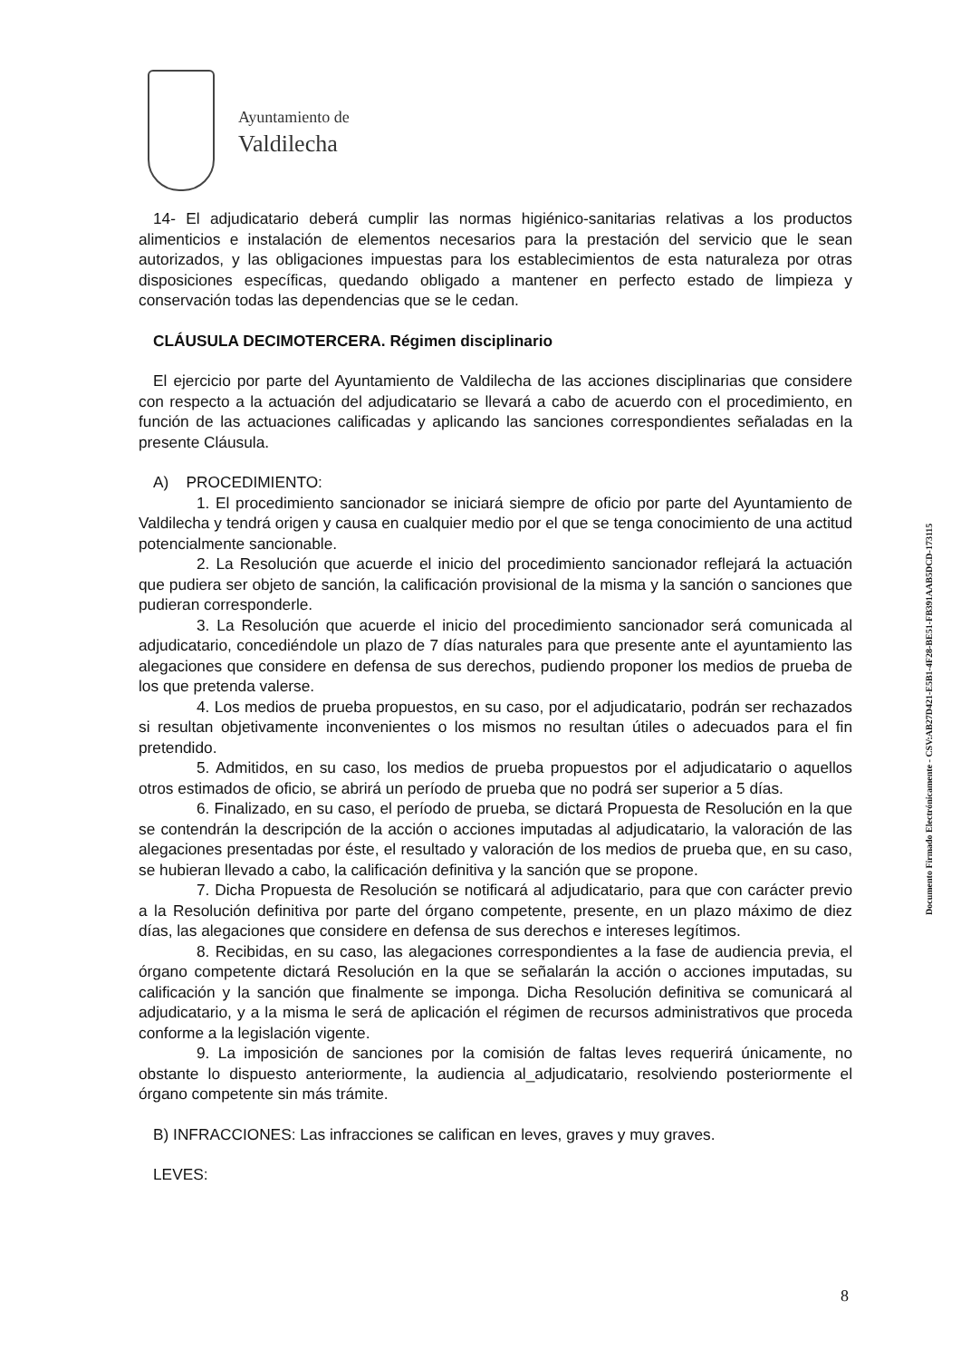Ayuntamiento de
Valdilecha
14- El adjudicatario deberá cumplir las normas higiénico-sanitarias relativas a los productos alimenticios e instalación de elementos necesarios para la prestación del servicio que le sean autorizados, y las obligaciones impuestas para los establecimientos de esta naturaleza por otras disposiciones específicas, quedando obligado a mantener en perfecto estado de limpieza y conservación todas las dependencias que se le cedan.
CLÁUSULA DECIMOTERCERA. Régimen disciplinario
El ejercicio por parte del Ayuntamiento de Valdilecha de las acciones disciplinarias que considere con respecto a la actuación del adjudicatario se llevará a cabo de acuerdo con el procedimiento, en función de las actuaciones calificadas y aplicando las sanciones correspondientes señaladas en la presente Cláusula.
A) PROCEDIMIENTO:
1. El procedimiento sancionador se iniciará siempre de oficio por parte del Ayuntamiento de Valdilecha y tendrá origen y causa en cualquier medio por el que se tenga conocimiento de una actitud potencialmente sancionable.
2. La Resolución que acuerde el inicio del procedimiento sancionador reflejará la actuación que pudiera ser objeto de sanción, la calificación provisional de la misma y la sanción o sanciones que pudieran corresponderle.
3. La Resolución que acuerde el inicio del procedimiento sancionador será comunicada al adjudicatario, concediéndole un plazo de 7 días naturales para que presente ante el ayuntamiento las alegaciones que considere en defensa de sus derechos, pudiendo proponer los medios de prueba de los que pretenda valerse.
4. Los medios de prueba propuestos, en su caso, por el adjudicatario, podrán ser rechazados si resultan objetivamente inconvenientes o los mismos no resultan útiles o adecuados para el fin pretendido.
5. Admitidos, en su caso, los medios de prueba propuestos por el adjudicatario o aquellos otros estimados de oficio, se abrirá un período de prueba que no podrá ser superior a 5 días.
6. Finalizado, en su caso, el período de prueba, se dictará Propuesta de Resolución en la que se contendrán la descripción de la acción o acciones imputadas al adjudicatario, la valoración de las alegaciones presentadas por éste, el resultado y valoración de los medios de prueba que, en su caso, se hubieran llevado a cabo, la calificación definitiva y la sanción que se propone.
7. Dicha Propuesta de Resolución se notificará al adjudicatario, para que con carácter previo a la Resolución definitiva por parte del órgano competente, presente, en un plazo máximo de diez días, las alegaciones que considere en defensa de sus derechos e intereses legítimos.
8. Recibidas, en su caso, las alegaciones correspondientes a la fase de audiencia previa, el órgano competente dictará Resolución en la que se señalarán la acción o acciones imputadas, su calificación y la sanción que finalmente se imponga. Dicha Resolución definitiva se comunicará al adjudicatario, y a la misma le será de aplicación el régimen de recursos administrativos que proceda conforme a la legislación vigente.
9. La imposición de sanciones por la comisión de faltas leves requerirá únicamente, no obstante lo dispuesto anteriormente, la audiencia al_adjudicatario, resolviendo posteriormente el órgano competente sin más trámite.
B) INFRACCIONES: Las infracciones se califican en leves, graves y muy graves.
LEVES:
Documento Firmado Electrónicamente - CSV:AB27D421-E5B1-4F28-BE51-FB391AAB5DCD-173115
8